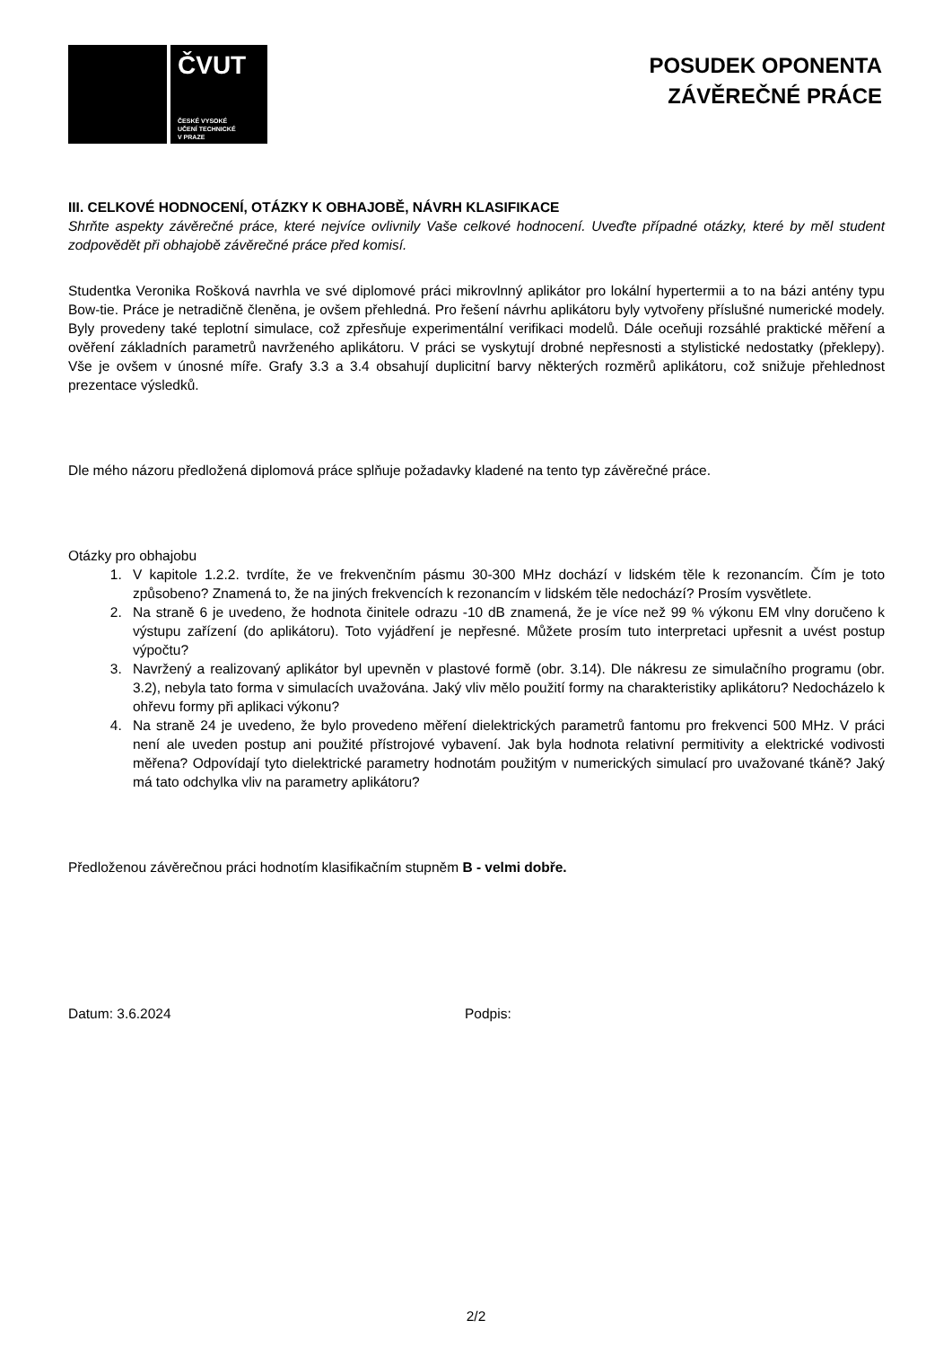ČVUT
ČESKÉ VYSOKÉ
UČENÍ TECHNICKÉ
V PRAZE
POSUDEK OPONENTA
ZÁVĚREČNÉ PRÁCE
III. CELKOVÉ HODNOCENÍ, OTÁZKY K OBHAJOBĚ, NÁVRH KLASIFIKACE
Shrňte aspekty závěrečné práce, které nejvíce ovlivnily Vaše celkové hodnocení. Uveďte případné otázky, které by měl student zodpovědět při obhajobě závěrečné práce před komisí.
Studentka Veronika Rošková navrhla ve své diplomové práci mikrovlnný aplikátor pro lokální hypertermii a to na bázi antény typu Bow-tie. Práce je netradičně členěna, je ovšem přehledná. Pro řešení návrhu aplikátoru byly vytvořeny příslušné numerické modely. Byly provedeny také teplotní simulace, což zpřesňuje experimentální verifikaci modelů. Dále oceňuji rozsáhlé praktické měření a ověření základních parametrů navrženého aplikátoru. V práci se vyskytují drobné nepřesnosti a stylistické nedostatky (překlepy). Vše je ovšem v únosné míře. Grafy 3.3 a 3.4 obsahují duplicitní barvy některých rozměrů aplikátoru, což snižuje přehlednost prezentace výsledků.
Dle mého názoru předložená diplomová práce splňuje požadavky kladené na tento typ závěrečné práce.
Otázky pro obhajobu
1. V kapitole 1.2.2. tvrdíte, že ve frekvenčním pásmu 30-300 MHz dochází v lidském těle k rezonancím. Čím je toto způsobeno? Znamená to, že na jiných frekvencích k rezonancím v lidském těle nedochází? Prosím vysvětlete.
2. Na straně 6 je uvedeno, že hodnota činitele odrazu -10 dB znamená, že je více než 99 % výkonu EM vlny doručeno k výstupu zařízení (do aplikátoru). Toto vyjádření je nepřesné. Můžete prosím tuto interpretaci upřesnit a uvést postup výpočtu?
3. Navržený a realizovaný aplikátor byl upevněn v plastové formě (obr. 3.14). Dle nákresu ze simulačního programu (obr. 3.2), nebyla tato forma v simulacích uvažována. Jaký vliv mělo použití formy na charakteristiky aplikátoru? Nedocházelo k ohřevu formy při aplikaci výkonu?
4. Na straně 24 je uvedeno, že bylo provedeno měření dielektrických parametrů fantomu pro frekvenci 500 MHz. V práci není ale uveden postup ani použité přístrojové vybavení. Jak byla hodnota relativní permitivity a elektrické vodivosti měřena? Odpovídají tyto dielektrické parametry hodnotám použitým v numerických simulací pro uvažované tkáně? Jaký má tato odchylka vliv na parametry aplikátoru?
Předloženou závěrečnou práci hodnotím klasifikačním stupněm B - velmi dobře.
Datum: 3.6.2024 Podpis:
2/2